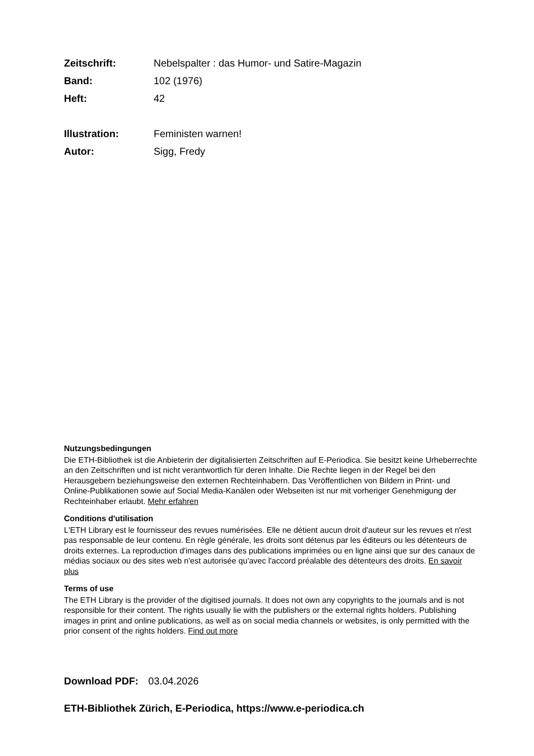Zeitschrift: Nebelspalter : das Humor- und Satire-Magazin
Band: 102 (1976)
Heft: 42
Illustration: Feministen warnen!
Autor: Sigg, Fredy
Nutzungsbedingungen
Die ETH-Bibliothek ist die Anbieterin der digitalisierten Zeitschriften auf E-Periodica. Sie besitzt keine Urheberrechte an den Zeitschriften und ist nicht verantwortlich für deren Inhalte. Die Rechte liegen in der Regel bei den Herausgebern beziehungsweise den externen Rechteinhabern. Das Veröffentlichen von Bildern in Print- und Online-Publikationen sowie auf Social Media-Kanälen oder Webseiten ist nur mit vorheriger Genehmigung der Rechteinhaber erlaubt. Mehr erfahren
Conditions d'utilisation
L'ETH Library est le fournisseur des revues numérisées. Elle ne détient aucun droit d'auteur sur les revues et n'est pas responsable de leur contenu. En règle générale, les droits sont détenus par les éditeurs ou les détenteurs de droits externes. La reproduction d'images dans des publications imprimées ou en ligne ainsi que sur des canaux de médias sociaux ou des sites web n'est autorisée qu'avec l'accord préalable des détenteurs des droits. En savoir plus
Terms of use
The ETH Library is the provider of the digitised journals. It does not own any copyrights to the journals and is not responsible for their content. The rights usually lie with the publishers or the external rights holders. Publishing images in print and online publications, as well as on social media channels or websites, is only permitted with the prior consent of the rights holders. Find out more
Download PDF: 03.04.2026
ETH-Bibliothek Zürich, E-Periodica, https://www.e-periodica.ch